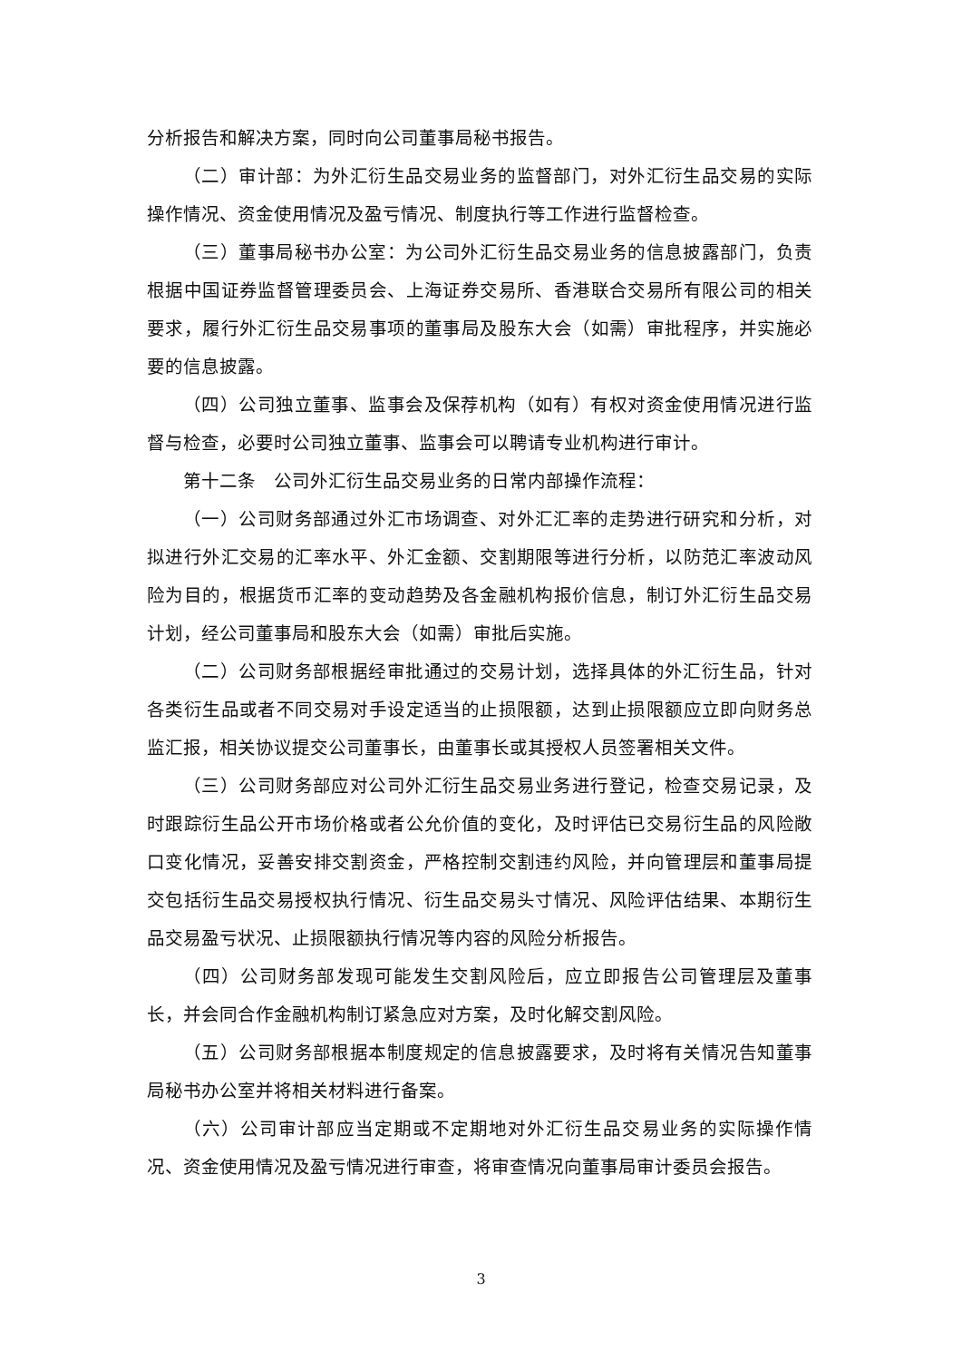分析报告和解决方案，同时向公司董事局秘书报告。
（二）审计部：为外汇衍生品交易业务的监督部门，对外汇衍生品交易的实际操作情况、资金使用情况及盈亏情况、制度执行等工作进行监督检查。
（三）董事局秘书办公室：为公司外汇衍生品交易业务的信息披露部门，负责根据中国证券监督管理委员会、上海证券交易所、香港联合交易所有限公司的相关要求，履行外汇衍生品交易事项的董事局及股东大会（如需）审批程序，并实施必要的信息披露。
（四）公司独立董事、监事会及保荐机构（如有）有权对资金使用情况进行监督与检查，必要时公司独立董事、监事会可以聘请专业机构进行审计。
第十二条　公司外汇衍生品交易业务的日常内部操作流程：
（一）公司财务部通过外汇市场调查、对外汇汇率的走势进行研究和分析，对拟进行外汇交易的汇率水平、外汇金额、交割期限等进行分析，以防范汇率波动风险为目的，根据货币汇率的变动趋势及各金融机构报价信息，制订外汇衍生品交易计划，经公司董事局和股东大会（如需）审批后实施。
（二）公司财务部根据经审批通过的交易计划，选择具体的外汇衍生品，针对各类衍生品或者不同交易对手设定适当的止损限额，达到止损限额应立即向财务总监汇报，相关协议提交公司董事长，由董事长或其授权人员签署相关文件。
（三）公司财务部应对公司外汇衍生品交易业务进行登记，检查交易记录，及时跟踪衍生品公开市场价格或者公允价值的变化，及时评估已交易衍生品的风险敞口变化情况，妥善安排交割资金，严格控制交割违约风险，并向管理层和董事局提交包括衍生品交易授权执行情况、衍生品交易头寸情况、风险评估结果、本期衍生品交易盈亏状况、止损限额执行情况等内容的风险分析报告。
（四）公司财务部发现可能发生交割风险后，应立即报告公司管理层及董事长，并会同合作金融机构制订紧急应对方案，及时化解交割风险。
（五）公司财务部根据本制度规定的信息披露要求，及时将有关情况告知董事局秘书办公室并将相关材料进行备案。
（六）公司审计部应当定期或不定期地对外汇衍生品交易业务的实际操作情况、资金使用情况及盈亏情况进行审查，将审查情况向董事局审计委员会报告。
3